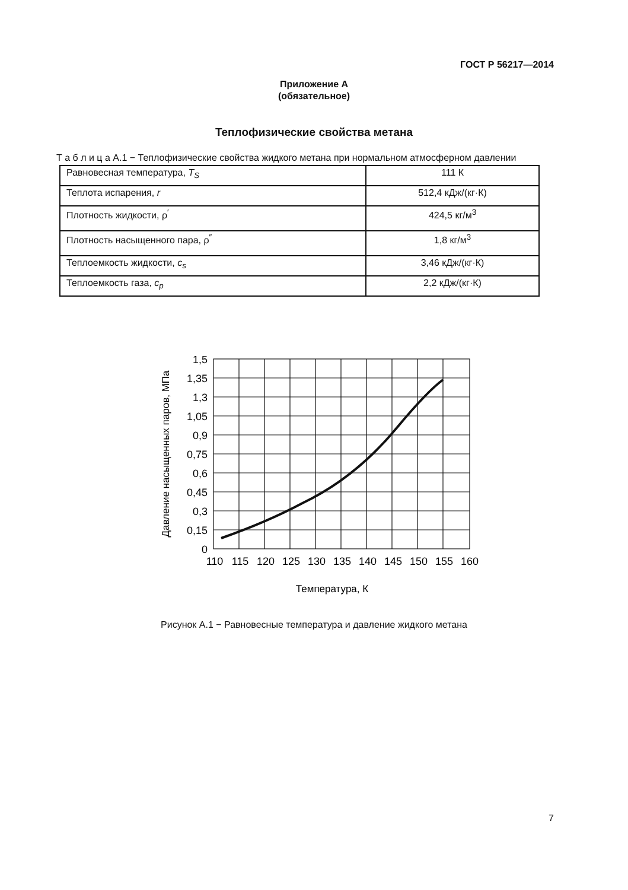ГОСТ Р 56217—2014
Приложение А
(обязательное)
Теплофизические свойства метана
Т а б л и ц а А.1 − Теплофизические свойства жидкого метана при нормальном атмосферном давлении
| Равновесная температура, T<sub>S</sub> | 111 К |
| Теплота испарения, r | 512,4 кДж/(кг·К) |
| Плотность жидкости, ρ<sup>′</sup> | 424,5 кг/м<sup>3</sup> |
| Плотность насыщенного пара, ρ<sup>″</sup> | 1,8 кг/м<sup>3</sup> |
| Теплоемкость жидкости, c<sub>s</sub> | 3,46 кДж/(кг·К) |
| Теплоемкость газа, c<sub>p</sub> | 2,2 кДж/(кг·К) |
1,5
1,35
1,3
1,05
0,9
0,75
0,6
0,45
0,3
0,15
0
110
115
120
125
130
135
140
145
150
155
160
Температура, К
Давление насыщенных паров, МПа
Рисунок А.1 − Равновесные температура и давление жидкого метана
7